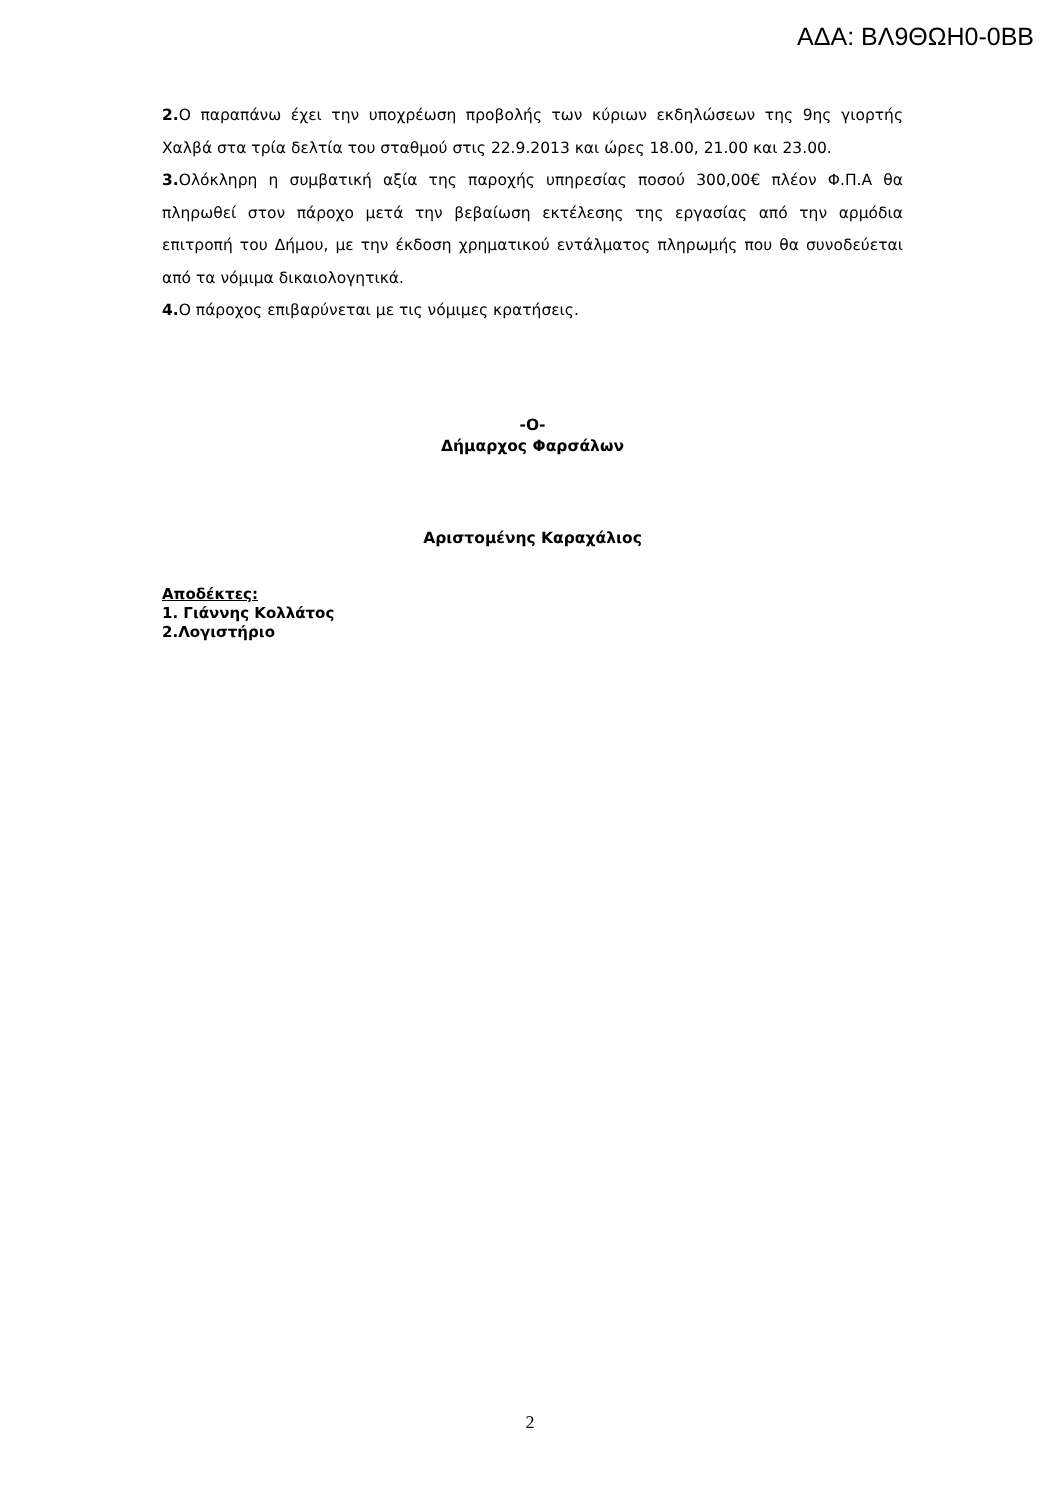ΑΔΑ: ΒΛ9ΘΩΗ0-0ΒΒ
2. Ο παραπάνω έχει την υποχρέωση προβολής των κύριων εκδηλώσεων της 9ης γιορτής Χαλβά στα τρία δελτία του σταθμού στις 22.9.2013 και ώρες 18.00, 21.00 και 23.00.
3. Ολόκληρη η συμβατική αξία της παροχής υπηρεσίας ποσού 300,00€ πλέον Φ.Π.Α θα πληρωθεί στον πάροχο μετά την βεβαίωση εκτέλεσης της εργασίας από την αρμόδια επιτροπή του Δήμου, με την έκδοση χρηματικού εντάλματος πληρωμής που θα συνοδεύεται από τα νόμιμα δικαιολογητικά.
4. Ο πάροχος επιβαρύνεται με τις νόμιμες κρατήσεις.
-Ο-
Δήμαρχος Φαρσάλων
Αριστομένης Καραχάλιος
Αποδέκτες:
1. Γιάννης Κολλάτος
2.Λογιστήριο
2